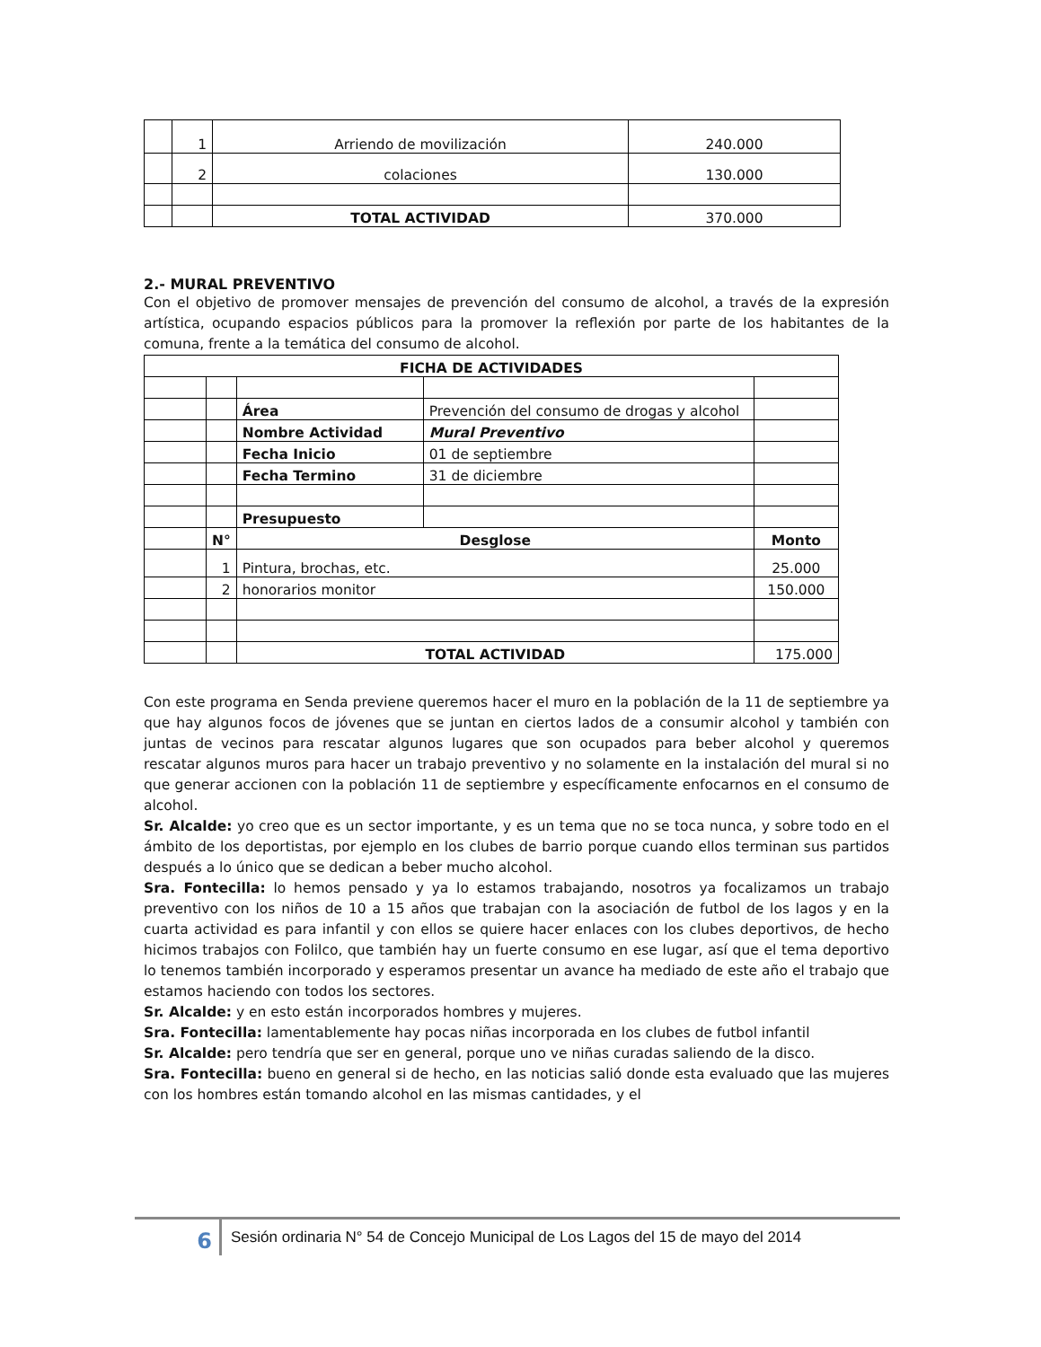| | 1 | Arriendo de movilización | 240.000 |
| | 2 | colaciones | 130.000 |
| | | TOTAL ACTIVIDAD | 370.000 |
2.- MURAL PREVENTIVO
Con el objetivo de promover mensajes de prevención del consumo de alcohol, a través de la expresión artística, ocupando espacios públicos para la promover la reflexión por parte de los habitantes de la comuna, frente a la temática del consumo de alcohol.
| FICHA DE ACTIVIDADES | | | | |
| --- | --- | --- | --- | --- |
| | | Área | Prevención del consumo de drogas y alcohol | |
| | | Nombre Actividad | Mural Preventivo | |
| | | Fecha Inicio | 01 de septiembre | |
| | | Fecha Termino | 31 de diciembre | |
| | | Presupuesto | | |
| | N° | Desglose | | Monto |
| | 1 | Pintura, brochas, etc. | | 25.000 |
| | 2 | honorarios monitor | | 150.000 |
| | | TOTAL ACTIVIDAD | | 175.000 |
Con este programa en Senda previene queremos hacer el muro en la población de la 11 de septiembre ya que hay algunos focos de jóvenes que se juntan en ciertos lados de a consumir alcohol y también con juntas de vecinos para rescatar algunos lugares que son ocupados para beber alcohol y queremos rescatar algunos muros para hacer un trabajo preventivo y no solamente en la instalación del mural si no que generar accionen con la población 11 de septiembre y específicamente enfocarnos en el consumo de alcohol.
Sr. Alcalde: yo creo que es un sector importante, y es un tema que no se toca nunca, y sobre todo en el ámbito de los deportistas, por ejemplo en los clubes de barrio porque cuando ellos terminan sus partidos después a lo único que se dedican a beber mucho alcohol.
Sra. Fontecilla: lo hemos pensado y ya lo estamos trabajando, nosotros ya focalizamos un trabajo preventivo con los niños de 10 a 15 años que trabajan con la asociación de futbol de los lagos y en la cuarta actividad es para infantil y con ellos se quiere hacer enlaces con los clubes deportivos, de hecho hicimos trabajos con Folilco, que también hay un fuerte consumo en ese lugar, así que el tema deportivo lo tenemos también incorporado y esperamos presentar un avance ha mediado de este año el trabajo que estamos haciendo con todos los sectores.
Sr. Alcalde: y en esto están incorporados hombres y mujeres.
Sra. Fontecilla: lamentablemente hay pocas niñas incorporada en los clubes de futbol infantil
Sr. Alcalde: pero tendría que ser en general, porque uno ve niñas curadas saliendo de la disco.
Sra. Fontecilla: bueno en general si de hecho, en las noticias salió donde esta evaluado que las mujeres con los hombres están tomando alcohol en las mismas cantidades, y el
6
Sesión ordinaria N° 54 de Concejo Municipal de Los Lagos del 15 de mayo del 2014